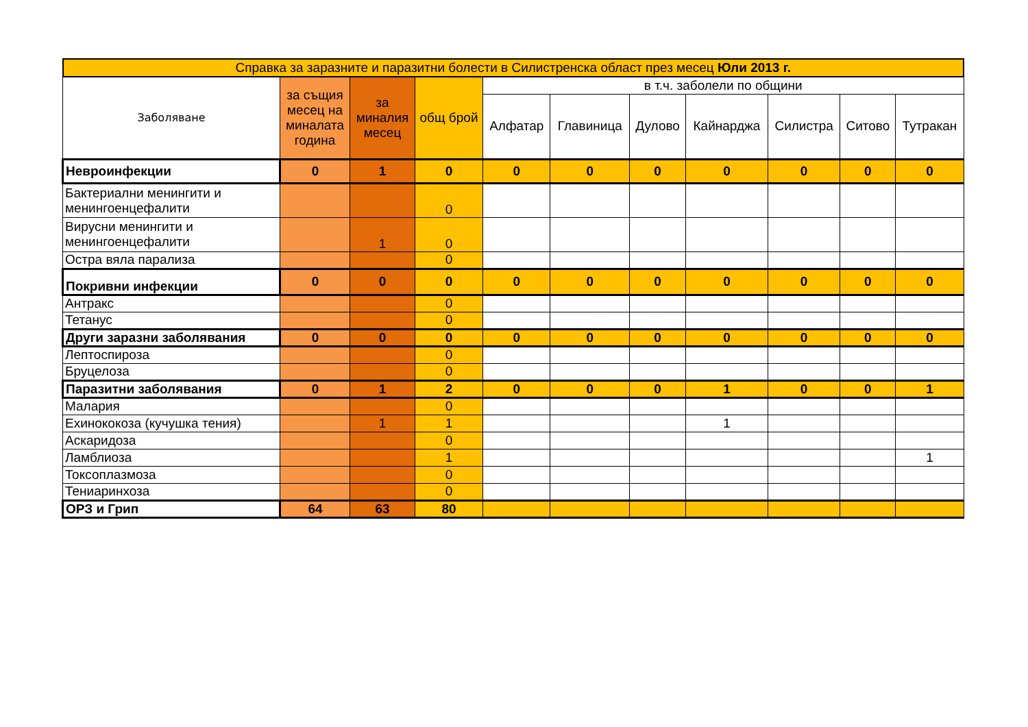| Справка за заразните и паразитни болести в Силистренска област през месец Юли 2013 г. | | | | | | | | | | |
| Заболяване | за същия месец на миналата година | за миналия месец | общ брой | в т.ч. заболели по общини | | | | | | |
| | | | | Алфатар | Главиница | Дулово | Кайнарджа | Силистра | Ситово | Тутракан |
| Невроинфекции | 0 | 1 | 0 | 0 | 0 | 0 | 0 | 0 | 0 | 0 |
| Бактериални менингити и менингоенцефалити | | | 0 | | | | | | | |
| Вирусни менингити и менингоенцефалити | | 1 | 0 | | | | | | | |
| Остра вяла парализа | | | 0 | | | | | | | |
| Покривни инфекции | 0 | 0 | 0 | 0 | 0 | 0 | 0 | 0 | 0 | 0 |
| Антракс | | | 0 | | | | | | | |
| Тетанус | | | 0 | | | | | | | |
| Други заразни заболявания | 0 | 0 | 0 | 0 | 0 | 0 | 0 | 0 | 0 | 0 |
| Лептоспироза | | | 0 | | | | | | | |
| Бруцелоза | | | 0 | | | | | | | |
| Паразитни заболявания | 0 | 1 | 2 | 0 | 0 | 0 | 1 | 0 | 0 | 1 |
| Малария | | | 0 | | | | | | | |
| Ехинококоза (кучушка тения) | | 1 | 1 | | | | 1 | | | |
| Аскаридоза | | | 0 | | | | | | | |
| Ламблиоза | | | 1 | | | | | | | 1 |
| Токсоплазмоза | | | 0 | | | | | | | |
| Тениаринхоза | | | 0 | | | | | | | |
| ОРЗ и Грип | 64 | 63 | 80 | | | | | | | |